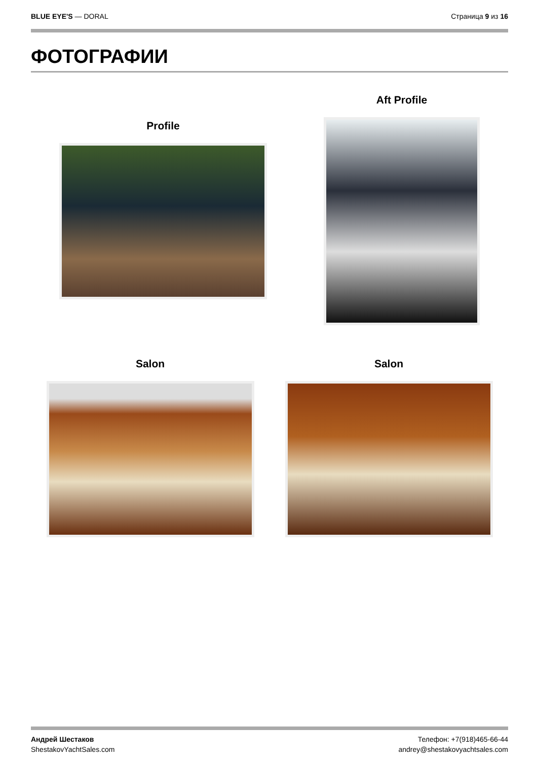BLUE EYE'S — DORAL Страница 9 из 16
ФОТОГРАФИИ
Profile Aft Profile
Salon Salon
Андрей Шестаков
ShestakovYachtSales.com
Телефон: +7(918)465-66-44
andrey@shestakovyachtsales.com